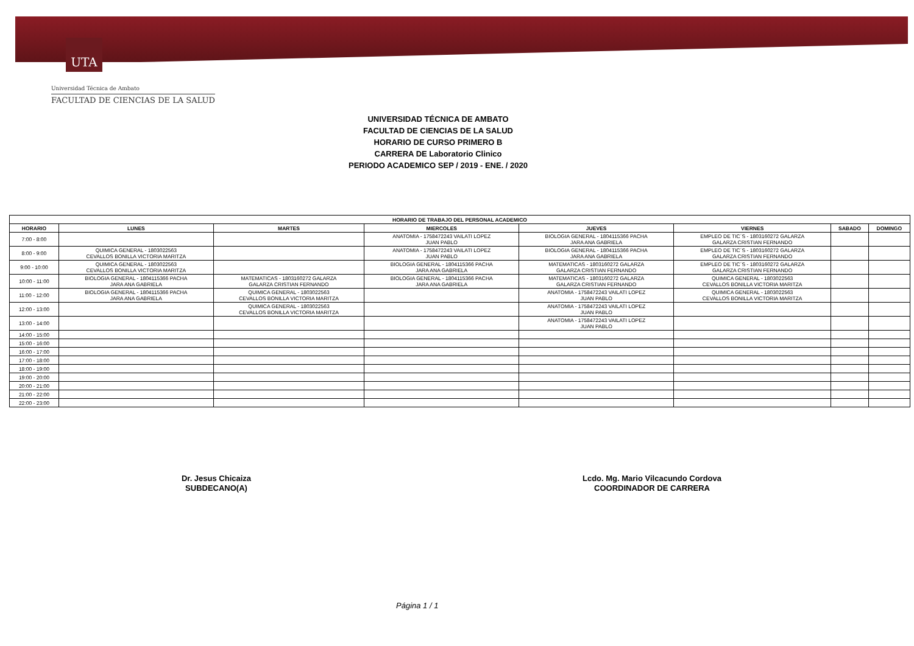UTA
Universidad Técnica de Ambato
FACULTAD DE CIENCIAS DE LA SALUD
UNIVERSIDAD TÉCNICA DE AMBATO
FACULTAD DE CIENCIAS DE LA SALUD
HORARIO DE CURSO PRIMERO B
CARRERA DE Laboratorio Clinico
PERIODO ACADEMICO SEP / 2019 - ENE. / 2020
| HORARIO DE TRABAJO DEL PERSONAL ACADEMICO | | | | | | | |
| --- | --- | --- | --- | --- | --- | --- | --- |
| HORARIO | LUNES | MARTES | MIERCOLES | JUEVES | VIERNES | SABADO | DOMINGO |
| 7:00 - 8:00 | | | ANATOMIA - 1758472243 VAILATI LOPEZ JUAN PABLO | BIOLOGIA GENERAL - 1804115366 PACHA JARA ANA GABRIELA | EMPLEO DE TIC´S - 1803160272 GALARZA GALARZA CRISTIAN FERNANDO | | |
| 8:00 - 9:00 | QUIMICA GENERAL - 1803022563 CEVALLOS BONILLA VICTORIA MARITZA | | ANATOMIA - 1758472243 VAILATI LOPEZ JUAN PABLO | BIOLOGIA GENERAL - 1804115366 PACHA JARA ANA GABRIELA | EMPLEO DE TIC´S - 1803160272 GALARZA GALARZA CRISTIAN FERNANDO | | |
| 9:00 - 10:00 | QUIMICA GENERAL - 1803022563 CEVALLOS BONILLA VICTORIA MARITZA | | BIOLOGIA GENERAL - 1804115366 PACHA JARA ANA GABRIELA | MATEMATICAS - 1803160272 GALARZA GALARZA CRISTIAN FERNANDO | EMPLEO DE TIC´S - 1803160272 GALARZA GALARZA CRISTIAN FERNANDO | | |
| 10:00 - 11:00 | BIOLOGIA GENERAL - 1804115366 PACHA JARA ANA GABRIELA | MATEMATICAS - 1803160272 GALARZA GALARZA CRISTIAN FERNANDO | BIOLOGIA GENERAL - 1804115366 PACHA JARA ANA GABRIELA | MATEMATICAS - 1803160272 GALARZA GALARZA CRISTIAN FERNANDO | QUIMICA GENERAL - 1803022563 CEVALLOS BONILLA VICTORIA MARITZA | | |
| 11:00 - 12:00 | BIOLOGIA GENERAL - 1804115366 PACHA JARA ANA GABRIELA | QUIMICA GENERAL - 1803022563 CEVALLOS BONILLA VICTORIA MARITZA | | ANATOMIA - 1758472243 VAILATI LOPEZ JUAN PABLO | QUIMICA GENERAL - 1803022563 CEVALLOS BONILLA VICTORIA MARITZA | | |
| 12:00 - 13:00 | | QUIMICA GENERAL - 1803022563 CEVALLOS BONILLA VICTORIA MARITZA | | ANATOMIA - 1758472243 VAILATI LOPEZ JUAN PABLO | | | |
| 13:00 - 14:00 | | | | ANATOMIA - 1758472243 VAILATI LOPEZ JUAN PABLO | | | |
| 14:00 - 15:00 | | | | | | | |
| 15:00 - 16:00 | | | | | | | |
| 16:00 - 17:00 | | | | | | | |
| 17:00 - 18:00 | | | | | | | |
| 18:00 - 19:00 | | | | | | | |
| 19:00 - 20:00 | | | | | | | |
| 20:00 - 21:00 | | | | | | | |
| 21:00 - 22:00 | | | | | | | |
| 22:00 - 23:00 | | | | | | | |
Dr. Jesus Chicaiza
SUBDECANO(A)
Lcdo. Mg. Mario Vilcacundo Cordova
COORDINADOR DE CARRERA
Página 1 / 1